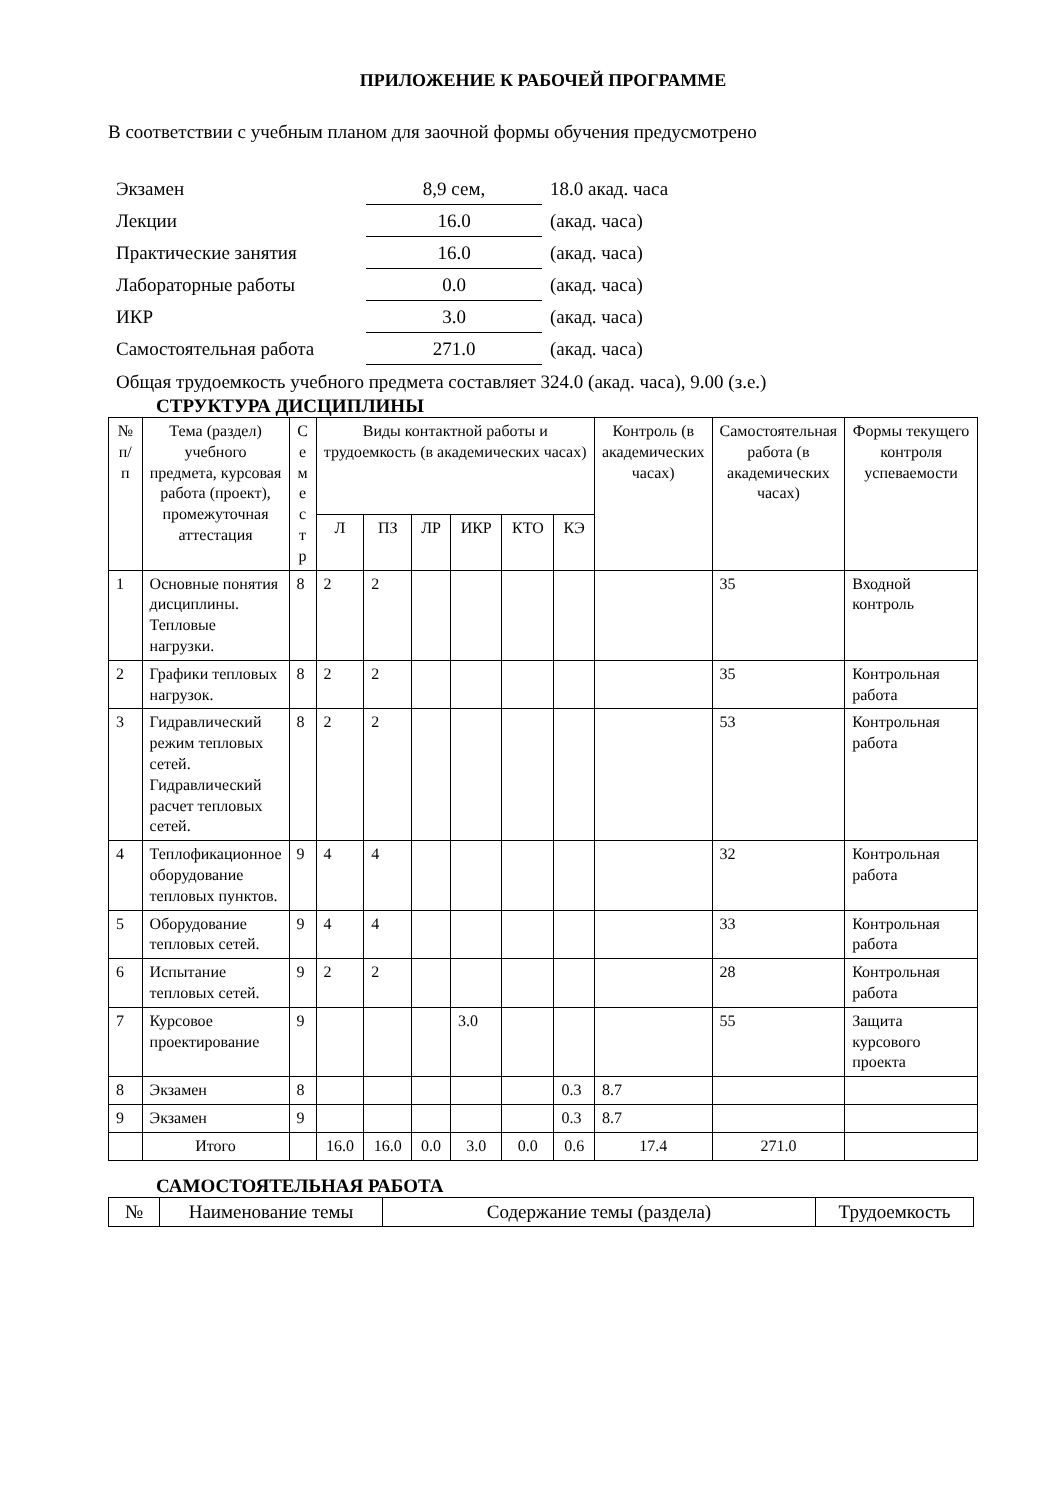ПРИЛОЖЕНИЕ К РАБОЧЕЙ ПРОГРАММЕ
В соответствии с учебным планом для заочной формы обучения предусмотрено
| Экзамен | 8,9 сем, | 18.0 акад. часа |
| Лекции | 16.0 | (акад. часа) |
| Практические занятия | 16.0 | (акад. часа) |
| Лабораторные работы | 0.0 | (акад. часа) |
| ИКР | 3.0 | (акад. часа) |
| Самостоятельная работа | 271.0 | (акад. часа) |
Общая трудоемкость учебного предмета составляет 324.0 (акад. часа), 9.00 (з.е.)
СТРУКТУРА ДИСЦИПЛИНЫ
| № п/п | Тема (раздел) учебного предмета, курсовая работа (проект), промежуточная аттестация | С е м е с т р | Виды контактной работы и трудоемкость (в академических часах) | | | | | | Контроль (в академических часах) | Самостоятельная работа (в академических часах) | Формы текущего контроля успеваемости |
| --- | --- | --- | --- | --- | --- | --- | --- | --- | --- | --- | --- |
| | | | Л | ПЗ | ЛР | ИКР | КТО | КЭ | | | |
| 1 | Основные понятия дисциплины. Тепловые нагрузки. | 8 | 2 | 2 | | | | | | 35 | Входной контроль |
| 2 | Графики тепловых нагрузок. | 8 | 2 | 2 | | | | | | 35 | Контрольная работа |
| 3 | Гидравлический режим тепловых сетей. Гидравлический расчет тепловых сетей. | 8 | 2 | 2 | | | | | | 53 | Контрольная работа |
| 4 | Теплофикационное оборудование тепловых пунктов. | 9 | 4 | 4 | | | | | | 32 | Контрольная работа |
| 5 | Оборудование тепловых сетей. | 9 | 4 | 4 | | | | | | 33 | Контрольная работа |
| 6 | Испытание тепловых сетей. | 9 | 2 | 2 | | | | | | 28 | Контрольная работа |
| 7 | Курсовое проектирование | 9 | | | | 3.0 | | | | 55 | Защита курсового проекта |
| 8 | Экзамен | 8 | | | | | | 0.3 | 8.7 | | |
| 9 | Экзамен | 9 | | | | | | 0.3 | 8.7 | | |
| | Итого | | 16.0 | 16.0 | 0.0 | 3.0 | 0.0 | 0.6 | 17.4 | 271.0 | |
САМОСТОЯТЕЛЬНАЯ РАБОТА
| № | Наименование темы | Содержание темы (раздела) | Трудоемкость |
| --- | --- | --- | --- |